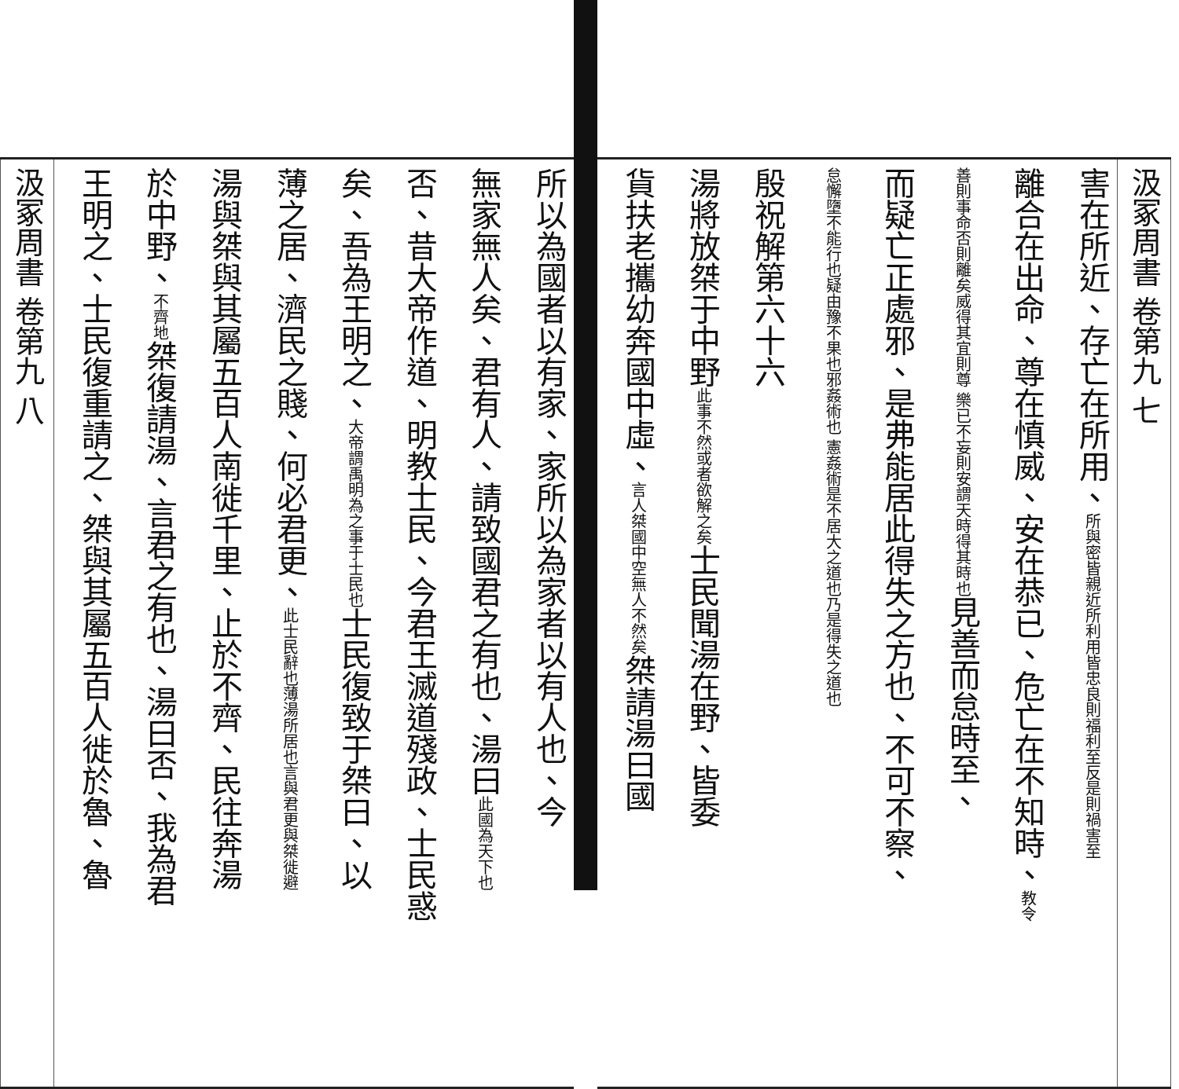汲冢周書 卷第九 七
害在所近、存亡在所用、所與密皆親近所利用皆忠良則福利至反是則禍害至
離合在出命、尊在慎威、安在恭已、危亡在不知時、教令
善則事命否則離矣威得其宜則尊 樂已不妄則安謂天時得其時也見善而怠時至、
而疑亡正處邪、是弗能居此得失之方也、不可不察、
怠懈墮不能行也疑由豫不果也邪姦術也 憲姦術是不居大之道也乃是得失之道也
殷祝解第六十六
湯將放桀于中野此事不然或者欲解之矣士民聞湯在野、皆委
貨扶老攜幼奔國中虛、言人桀國中空無人不然矣桀請湯曰國
所以為國者以有家、家所以為家者以有人也、今
無家無人矣、君有人、請致國君之有也、湯曰此國為天下也
否、昔大帝作道、明教士民、今君王滅道殘政、士民惑
矣、吾為王明之、大帝謂禹明為之事于士民也士民復致于桀曰、以
薄之居、濟民之賤、何必君更、此士民辭也薄湯所居也言與君更與桀徙避
湯與桀與其屬五百人南徙千里、止於不齊、民往奔湯
於中野、不齊地桀復請湯、言君之有也、湯曰否、我為君
王明之、士民復重請之、桀與其屬五百人徙於魯、魯
汲冢周書 卷第九 八